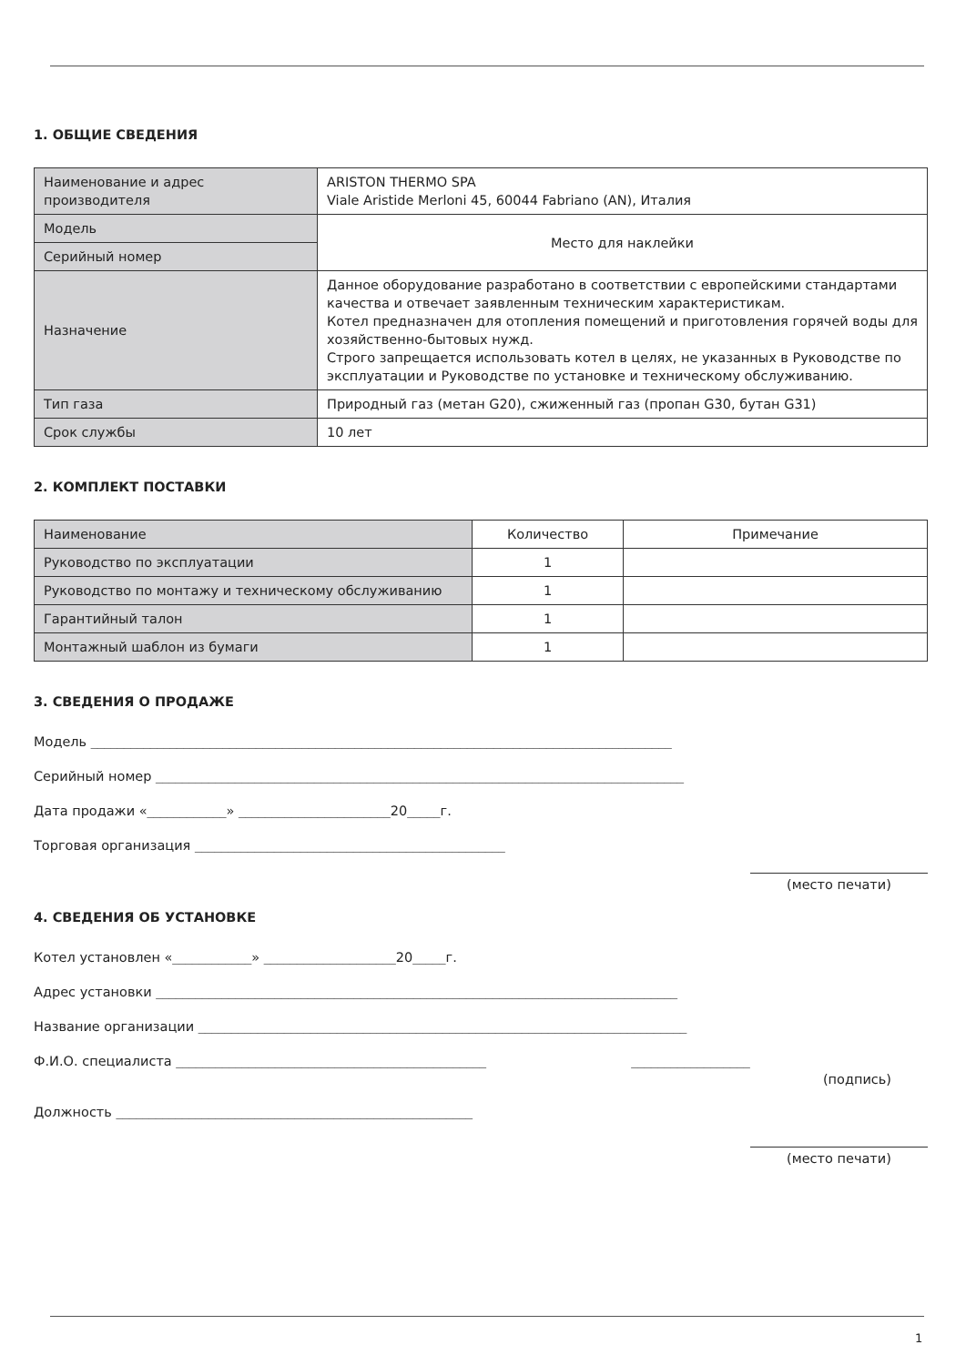1. ОБЩИЕ СВЕДЕНИЯ
| Наименование и адрес производителя | ARISTON THERMO SPA Viale Aristide Merloni 45, 60044 Fabriano (AN), Италия |
| Модель | Место для наклейки |
| Серийный номер | |
| Назначение | Данное оборудование разработано в соответствии с европейскими стандартами качества и отвечает заявленным техническим характеристикам. Котел предназначен для отопления помещений и приготовления горячей воды для хозяйственно-бытовых нужд. Строго запрещается использовать котел в целях, не указанных в Руководстве по эксплуатации и Руководстве по установке и техническому обслуживанию. |
| Тип газа | Природный газ (метан G20), сжиженный газ (пропан G30, бутан G31) |
| Срок службы | 10 лет |
2. КОМПЛЕКТ ПОСТАВКИ
| Наименование | Количество | Примечание |
| Руководство по эксплуатации | 1 | |
| Руководство по монтажу и техническому обслуживанию | 1 | |
| Гарантийный талон | 1 | |
| Монтажный шаблон из бумаги | 1 | |
3. СВЕДЕНИЯ О ПРОДАЖЕ
Модель ________________________________________________________________________________________
Серийный номер ________________________________________________________________________________
Дата продажи «____________» _______________________20_____г.
Торговая организация _______________________________________________
(место печати)
4. СВЕДЕНИЯ ОБ УСТАНОВКЕ
Котел установлен «____________» ____________________20_____г.
Адрес установки _______________________________________________________________________________
Название организации __________________________________________________________________________
Ф.И.О. специалиста _______________________________________________ __________________
(подпись)
Должность ______________________________________________________
(место печати)
1